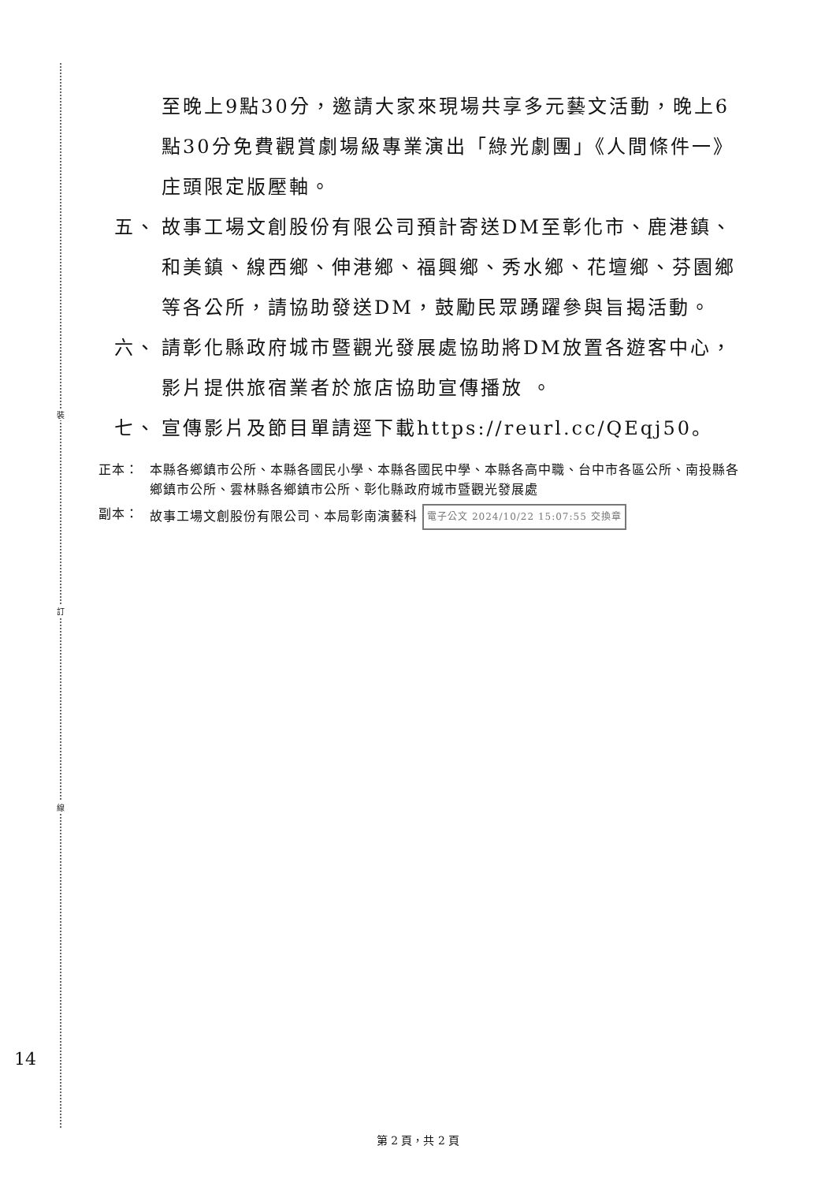裝
訂
線
14
至晚上9點30分，邀請大家來現場共享多元藝文活動，晚上6點30分免費觀賞劇場級專業演出「綠光劇團」《人間條件一》庄頭限定版壓軸。
五、 故事工場文創股份有限公司預計寄送DM至彰化市、鹿港鎮、和美鎮、線西鄉、伸港鄉、福興鄉、秀水鄉、花壇鄉、芬園鄉等各公所，請協助發送DM，鼓勵民眾踴躍參與旨揭活動。
六、 請彰化縣政府城市暨觀光發展處協助將DM放置各遊客中心，影片提供旅宿業者於旅店協助宣傳播放 。
七、 宣傳影片及節目單請逕下載https://reurl.cc/QEqj50。
正本： 本縣各鄉鎮市公所、本縣各國民小學、本縣各國民中學、本縣各高中職、台中市各區公所、南投縣各鄉鎮市公所、雲林縣各鄉鎮市公所、彰化縣政府城市暨觀光發展處
副本： 故事工場文創股份有限公司、本局彰南演藝科 電子公文 2024/10/22 15:07:55 交換章
第 2 頁，共 2 頁